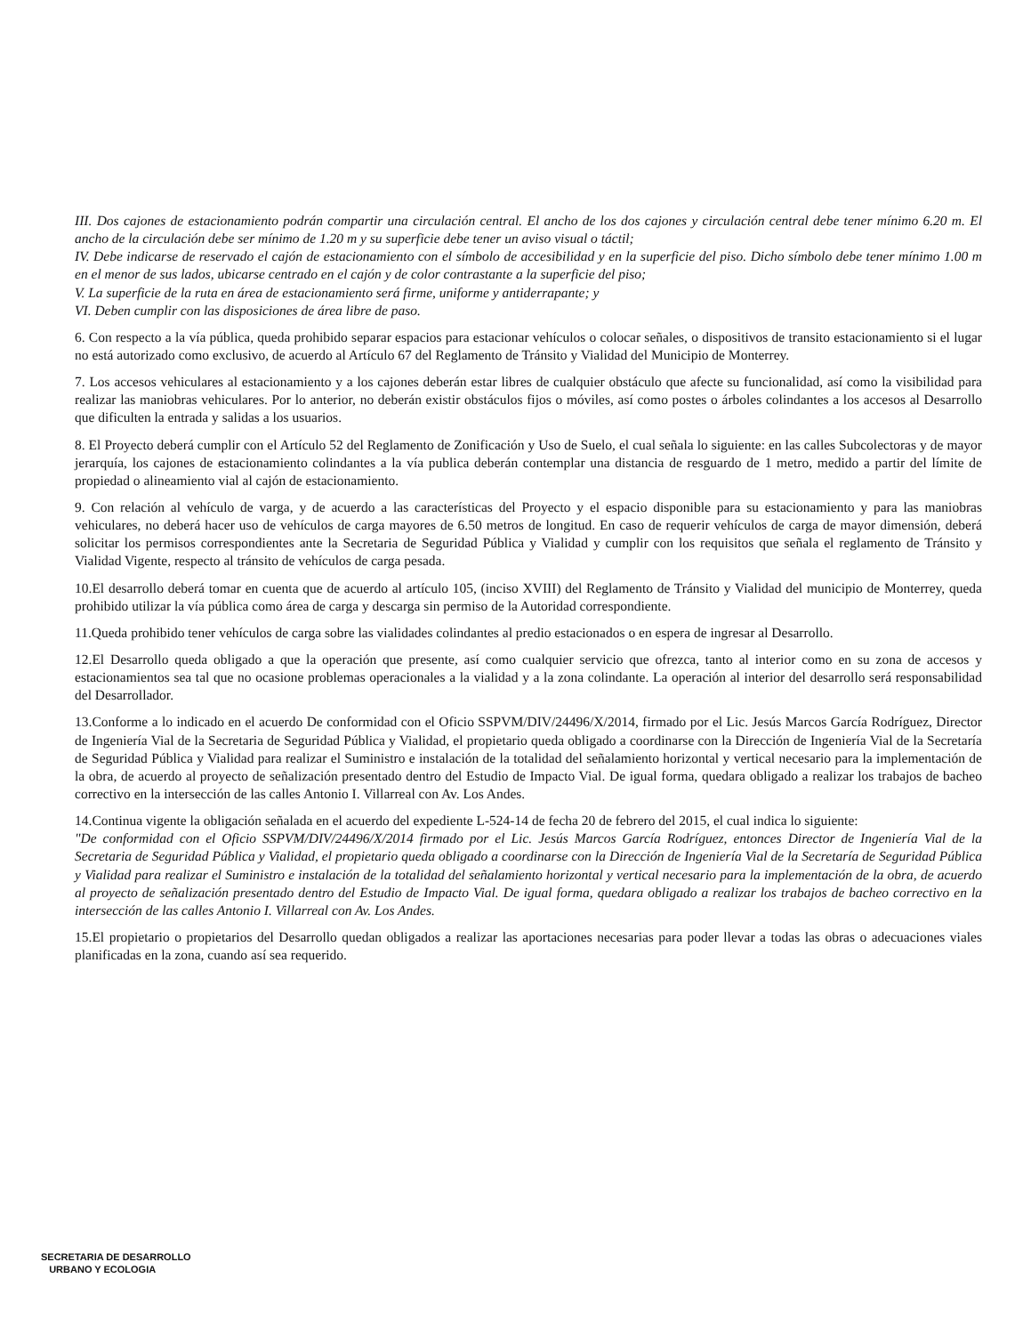III. Dos cajones de estacionamiento podrán compartir una circulación central. El ancho de los dos cajones y circulación central debe tener mínimo 6.20 m. El ancho de la circulación debe ser mínimo de 1.20 m y su superficie debe tener un aviso visual o táctil;
IV. Debe indicarse de reservado el cajón de estacionamiento con el símbolo de accesibilidad y en la superficie del piso. Dicho símbolo debe tener mínimo 1.00 m en el menor de sus lados, ubicarse centrado en el cajón y de color contrastante a la superficie del piso;
V. La superficie de la ruta en área de estacionamiento será firme, uniforme y antiderrapante; y
VI. Deben cumplir con las disposiciones de área libre de paso.
6. Con respecto a la vía pública, queda prohibido separar espacios para estacionar vehículos o colocar señales, o dispositivos de transito estacionamiento si el lugar no está autorizado como exclusivo, de acuerdo al Artículo 67 del Reglamento de Tránsito y Vialidad del Municipio de Monterrey.
7. Los accesos vehiculares al estacionamiento y a los cajones deberán estar libres de cualquier obstáculo que afecte su funcionalidad, así como la visibilidad para realizar las maniobras vehiculares. Por lo anterior, no deberán existir obstáculos fijos o móviles, así como postes o árboles colindantes a los accesos al Desarrollo que dificulten la entrada y salidas a los usuarios.
8. El Proyecto deberá cumplir con el Artículo 52 del Reglamento de Zonificación y Uso de Suelo, el cual señala lo siguiente: en las calles Subcolectoras y de mayor jerarquía, los cajones de estacionamiento colindantes a la vía publica deberán contemplar una distancia de resguardo de 1 metro, medido a partir del límite de propiedad o alineamiento vial al cajón de estacionamiento.
9. Con relación al vehículo de varga, y de acuerdo a las características del Proyecto y el espacio disponible para su estacionamiento y para las maniobras vehiculares, no deberá hacer uso de vehículos de carga mayores de 6.50 metros de longitud. En caso de requerir vehículos de carga de mayor dimensión, deberá solicitar los permisos correspondientes ante la Secretaria de Seguridad Pública y Vialidad y cumplir con los requisitos que señala el reglamento de Tránsito y Vialidad Vigente, respecto al tránsito de vehículos de carga pesada.
10.El desarrollo deberá tomar en cuenta que de acuerdo al artículo 105, (inciso XVIII) del Reglamento de Tránsito y Vialidad del municipio de Monterrey, queda prohibido utilizar la vía pública como área de carga y descarga sin permiso de la Autoridad correspondiente.
11.Queda prohibido tener vehículos de carga sobre las vialidades colindantes al predio estacionados o en espera de ingresar al Desarrollo.
12.El Desarrollo queda obligado a que la operación que presente, así como cualquier servicio que ofrezca, tanto al interior como en su zona de accesos y estacionamientos sea tal que no ocasione problemas operacionales a la vialidad y a la zona colindante. La operación al interior del desarrollo será responsabilidad del Desarrollador.
13.Conforme a lo indicado en el acuerdo De conformidad con el Oficio SSPVM/DIV/24496/X/2014, firmado por el Lic. Jesús Marcos García Rodríguez, Director de Ingeniería Vial de la Secretaria de Seguridad Pública y Vialidad, el propietario queda obligado a coordinarse con la Dirección de Ingeniería Vial de la Secretaría de Seguridad Pública y Vialidad para realizar el Suministro e instalación de la totalidad del señalamiento horizontal y vertical necesario para la implementación de la obra, de acuerdo al proyecto de señalización presentado dentro del Estudio de Impacto Vial. De igual forma, quedara obligado a realizar los trabajos de bacheo correctivo en la intersección de las calles Antonio I. Villarreal con Av. Los Andes.
14.Continua vigente la obligación señalada en el acuerdo del expediente L-524-14 de fecha 20 de febrero del 2015, el cual indica lo siguiente:
"De conformidad con el Oficio SSPVM/DIV/24496/X/2014 firmado por el Lic. Jesús Marcos García Rodríguez, entonces Director de Ingeniería Vial de la Secretaria de Seguridad Pública y Vialidad, el propietario queda obligado a coordinarse con la Dirección de Ingeniería Vial de la Secretaría de Seguridad Pública y Vialidad para realizar el Suministro e instalación de la totalidad del señalamiento horizontal y vertical necesario para la implementación de la obra, de acuerdo al proyecto de señalización presentado dentro del Estudio de Impacto Vial. De igual forma, quedara obligado a realizar los trabajos de bacheo correctivo en la intersección de las calles Antonio I. Villarreal con Av. Los Andes.
15.El propietario o propietarios del Desarrollo quedan obligados a realizar las aportaciones necesarias para poder llevar a todas las obras o adecuaciones viales planificadas en la zona, cuando así sea requerido.
SECRETARIA DE DESARROLLO
URBANO Y ECOLOGIA